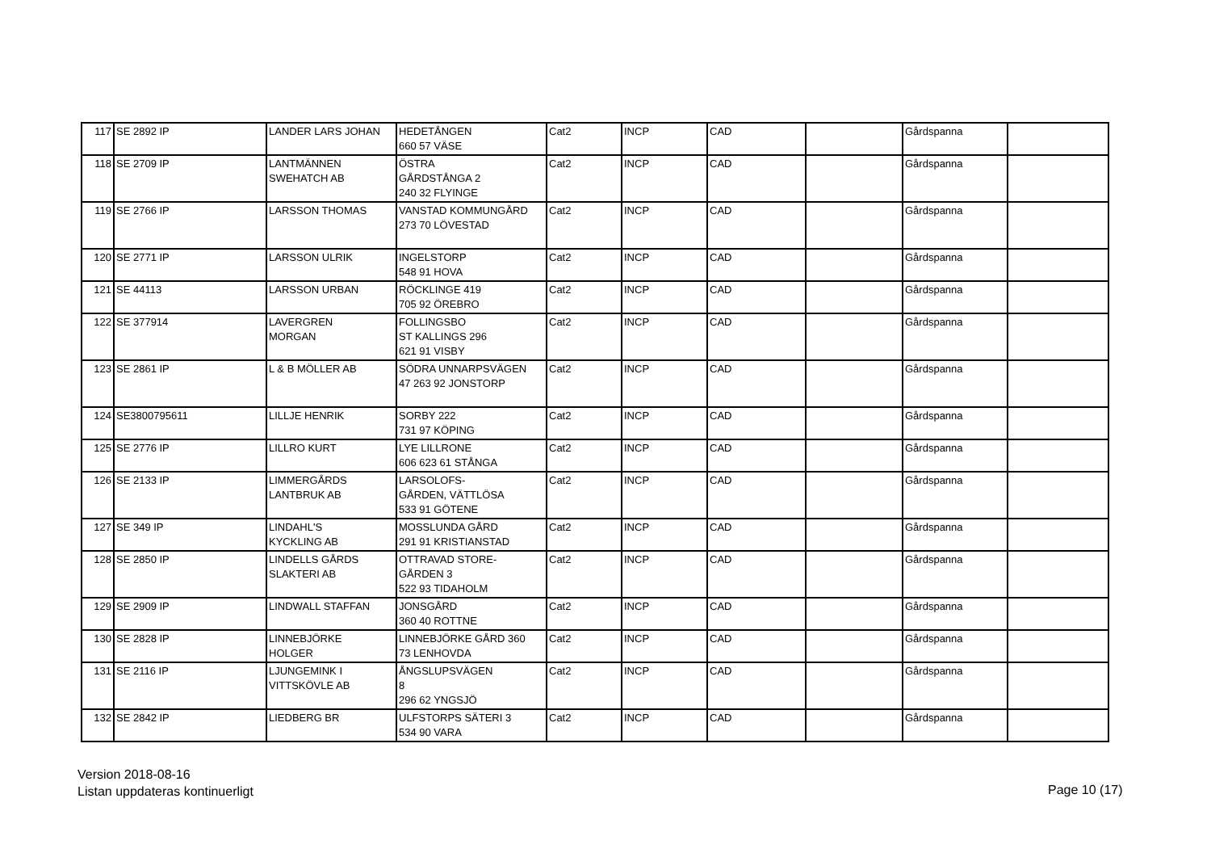| 117 | SE 2892 IP | LANDER LARS JOHAN | HEDETÅNGEN 660 57 VÄSE | Cat2 | INCP | CAD | | Gårdspanna | |
| 118 | SE 2709 IP | LANTMÄNNEN SWEHATCH AB | ÖSTRA GÅRDSTÅNGA 2 240 32 FLYINGE | Cat2 | INCP | CAD | | Gårdspanna | |
| 119 | SE 2766 IP | LARSSON THOMAS | VANSTAD KOMMUNGÅRD 273 70 LÖVESTAD | Cat2 | INCP | CAD | | Gårdspanna | |
| 120 | SE 2771 IP | LARSSON ULRIK | INGELSTORP 548 91 HOVA | Cat2 | INCP | CAD | | Gårdspanna | |
| 121 | SE 44113 | LARSSON URBAN | RÖCKLINGE 419 705 92 ÖREBRO | Cat2 | INCP | CAD | | Gårdspanna | |
| 122 | SE 377914 | LAVERGREN MORGAN | FOLLINGSBO ST KALLINGS 296 621 91 VISBY | Cat2 | INCP | CAD | | Gårdspanna | |
| 123 | SE 2861 IP | L & B MÖLLER AB | SÖDRA UNNARPSVÄGEN 47 263 92 JONSTORP | Cat2 | INCP | CAD | | Gårdspanna | |
| 124 | SE3800795611 | LILLJE HENRIK | SORBY 222 731 97 KÖPING | Cat2 | INCP | CAD | | Gårdspanna | |
| 125 | SE 2776 IP | LILLRO KURT | LYE LILLRONE 606 623 61 STÅNGA | Cat2 | INCP | CAD | | Gårdspanna | |
| 126 | SE 2133 IP | LIMMERGÅRDS LANTBRUK AB | LARSOLOFS- GÅRDEN, VÄTTLÖSA 533 91 GÖTENE | Cat2 | INCP | CAD | | Gårdspanna | |
| 127 | SE 349 IP | LINDAHL'S KYCKLING AB | MOSSLUNDA GÅRD 291 91 KRISTIANSTAD | Cat2 | INCP | CAD | | Gårdspanna | |
| 128 | SE 2850 IP | LINDELLS GÅRDS SLAKTERI AB | OTTRAVAD STORE- GÅRDEN 3 522 93 TIDAHOLM | Cat2 | INCP | CAD | | Gårdspanna | |
| 129 | SE 2909 IP | LINDWALL STAFFAN | JONSGÅRD 360 40 ROTTNE | Cat2 | INCP | CAD | | Gårdspanna | |
| 130 | SE 2828 IP | LINNEBJÖRKE HOLGER | LINNEBJÖRKE GÅRD 360 73 LENHOVDA | Cat2 | INCP | CAD | | Gårdspanna | |
| 131 | SE 2116 IP | LJUNGEMINK I VITTSKÖVLE AB | ÅNGSLUPSVÄGEN 8 296 62 YNGSJÖ | Cat2 | INCP | CAD | | Gårdspanna | |
| 132 | SE 2842 IP | LIEDBERG BR | ULFSTORPS SÄTERI 3 534 90 VARA | Cat2 | INCP | CAD | | Gårdspanna | |
Version 2018-08-16
Listan uppdateras kontinuerligt
Page 10 (17)